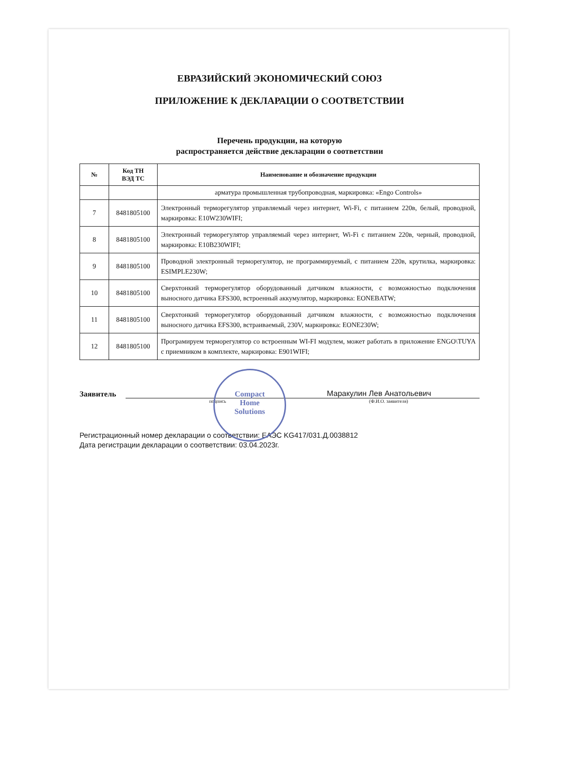ЕВРАЗИЙСКИЙ ЭКОНОМИЧЕСКИЙ СОЮЗ
ПРИЛОЖЕНИЕ К ДЕКЛАРАЦИИ О СООТВЕТСТВИИ
Перечень продукции, на которую
распространяется действие декларации о соответствии
| № | Код ТН ВЭД ТС | Наименование и обозначение продукции |
| --- | --- | --- |
| | | арматура промышленная трубопроводная, маркировка: «Engo Controls» |
| 7 | 8481805100 | Электронный терморегулятор управляемый через интернет, Wi-Fi, с питанием 220в, белый, проводной, маркировка: E10W230WIFI; |
| 8 | 8481805100 | Электронный терморегулятор управляемый через интернет, Wi-Fi с питанием 220в, черный, проводной, маркировка: E10B230WIFI; |
| 9 | 8481805100 | Проводной электронный терморегулятор, не программируемый, с питанием 220в, крутилка, маркировка: ESIMPLE230W; |
| 10 | 8481805100 | Сверхтонкий терморегулятор оборудованный датчиком влажности, с возможностью подключения выносного датчика EFS300, встроенный аккумулятор, маркировка: EONEBATW; |
| 11 | 8481805100 | Сверхтонкий терморегулятор оборудованный датчиком влажности, с возможностью подключения выносного датчика EFS300, встраиваемый, 230V, маркировка: EONE230W; |
| 12 | 8481805100 | Програмируем терморегулятор со встроенным WI-FI модулем, может работать в приложение ENGO\TUYA с приемником в комплекте, маркировка: E901WIFI; |
Заявитель
Маракулин Лев Анатольевич
подпись (Ф.И.О. заявителя)
Регистрационный номер декларации о соответствии: ЕАЭС KG417/031.Д.0038812
Дата регистрации декларации о соответствии: 03.04.2023г.
Compact
Home
Solutions